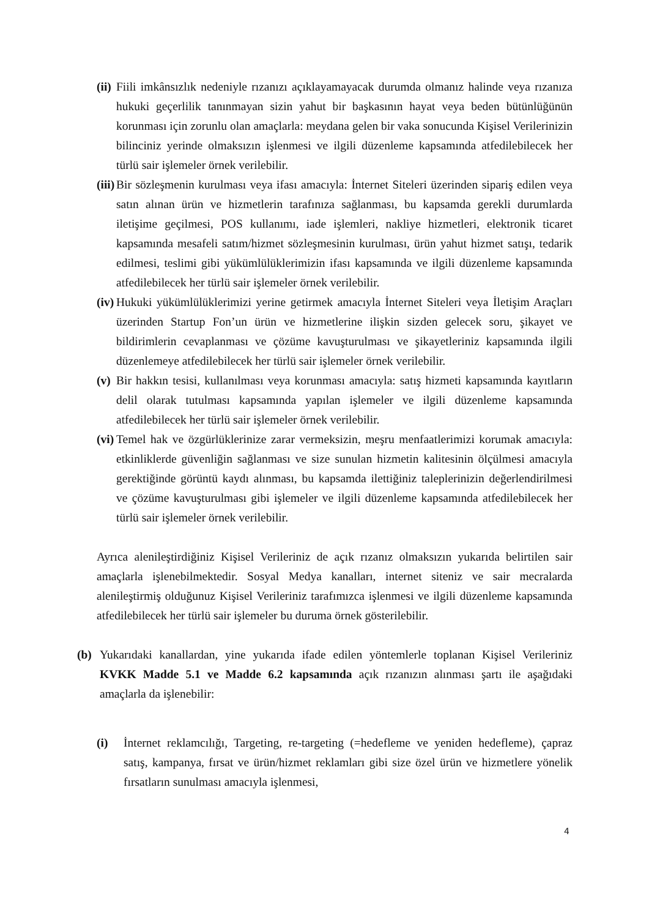(ii) Fiili imkânsızlık nedeniyle rızanızı açıklayamayacak durumda olmanız halinde veya rızanıza hukuki geçerlilik tanınmayan sizin yahut bir başkasının hayat veya beden bütünlüğünün korunması için zorunlu olan amaçlarla: meydana gelen bir vaka sonucunda Kişisel Verilerinizin bilinciniz yerinde olmaksızın işlenmesi ve ilgili düzenleme kapsamında atfedilebilecek her türlü sair işlemeler örnek verilebilir.
(iii) Bir sözleşmenin kurulması veya ifası amacıyla: İnternet Siteleri üzerinden sipariş edilen veya satın alınan ürün ve hizmetlerin tarafınıza sağlanması, bu kapsamda gerekli durumlarda iletişime geçilmesi, POS kullanımı, iade işlemleri, nakliye hizmetleri, elektronik ticaret kapsamında mesafeli satım/hizmet sözleşmesinin kurulması, ürün yahut hizmet satışı, tedarik edilmesi, teslimi gibi yükümlülüklerimizin ifası kapsamında ve ilgili düzenleme kapsamında atfedilebilecek her türlü sair işlemeler örnek verilebilir.
(iv) Hukuki yükümlülüklerimizi yerine getirmek amacıyla İnternet Siteleri veya İletişim Araçları üzerinden Startup Fon’un ürün ve hizmetlerine ilişkin sizden gelecek soru, şikayet ve bildirimlerin cevaplanması ve çözüme kavuşturulması ve şikayetleriniz kapsamında ilgili düzenlemeye atfedilebilecek her türlü sair işlemeler örnek verilebilir.
(v) Bir hakkın tesisi, kullanılması veya korunması amacıyla: satış hizmeti kapsamında kayıtların delil olarak tutulması kapsamında yapılan işlemeler ve ilgili düzenleme kapsamında atfedilebilecek her türlü sair işlemeler örnek verilebilir.
(vi) Temel hak ve özgürlüklerinize zarar vermeksizin, meşru menfaatlerimizi korumak amacıyla: etkinliklerde güvenliğin sağlanması ve size sunulan hizmetin kalitesinin ölçülmesi amacıyla gerektiğinde görüntü kaydı alınması, bu kapsamda ilettiğiniz taleplerinizin değerlendirilmesi ve çözüme kavuşturulması gibi işlemeler ve ilgili düzenleme kapsamında atfedilebilecek her türlü sair işlemeler örnek verilebilir.
Ayrıca alenileştirdiğiniz Kişisel Verileriniz de açık rızanız olmaksızın yukarıda belirtilen sair amaçlarla işlenebilmektedir. Sosyal Medya kanalları, internet siteniz ve sair mecralarda alenileştirmiş olduğunuz Kişisel Verileriniz tarafımızca işlenmesi ve ilgili düzenleme kapsamında atfedilebilecek her türlü sair işlemeler bu duruma örnek gösterilebilir.
(b) Yukarıdaki kanallardan, yine yukarıda ifade edilen yöntemlerle toplanan Kişisel Verileriniz KVKK Madde 5.1 ve Madde 6.2 kapsamında açık rızanızın alınması şartı ile aşağıdaki amaçlarla da işlenebilir:
(i) İnternet reklamcılığı, Targeting, re-targeting (=hedefleme ve yeniden hedefleme), çapraz satış, kampanya, fırsat ve ürün/hizmet reklamları gibi size özel ürün ve hizmetlere yönelik fırsatların sunulması amacıyla işlenmesi,
4